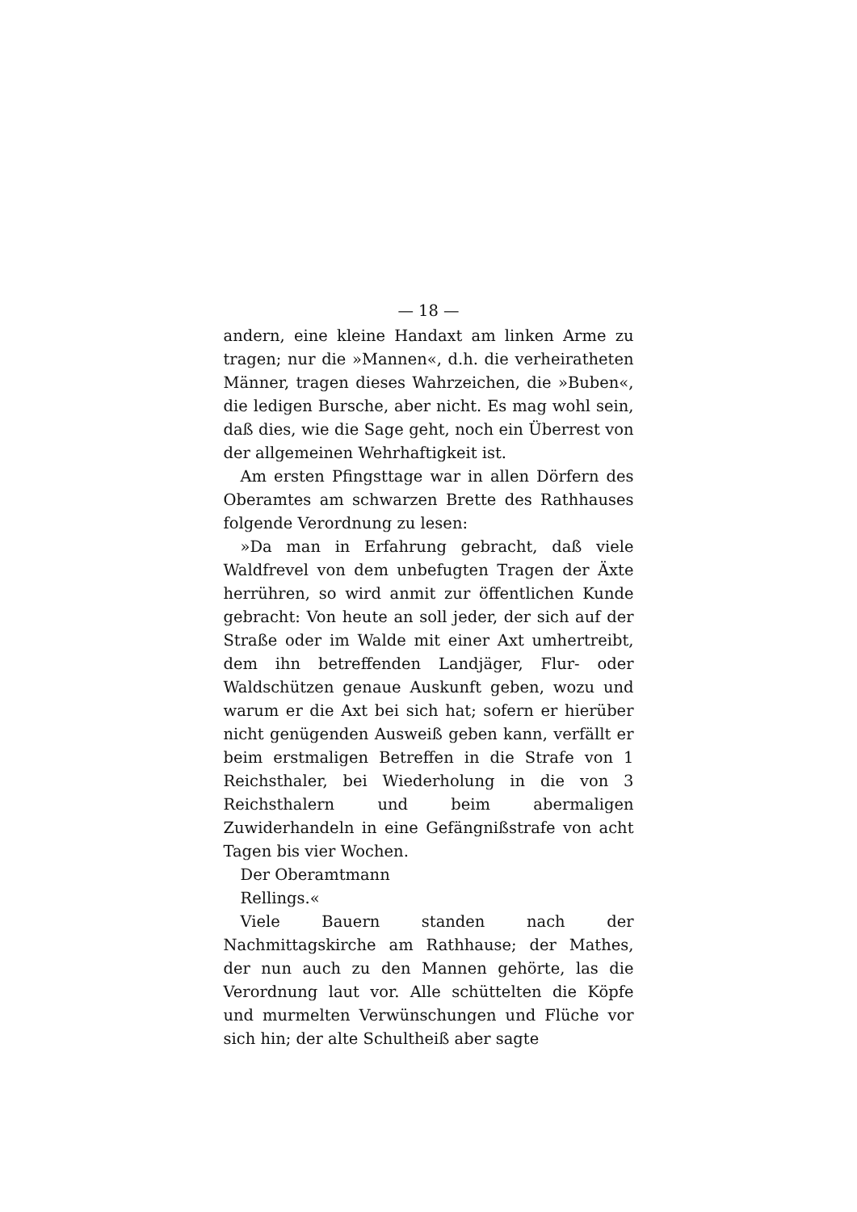— 18 —
andern, eine kleine Handaxt am linken Arme zu tragen; nur die »Mannen«, d.h. die verheiratheten Männer, tragen dieses Wahrzeichen, die »Buben«, die ledigen Bursche, aber nicht. Es mag wohl sein, daß dies, wie die Sage geht, noch ein Überrest von der allgemeinen Wehrhaftigkeit ist.
Am ersten Pfingsttage war in allen Dörfern des Oberamtes am schwarzen Brette des Rathhauses folgende Verordnung zu lesen:
»Da man in Erfahrung gebracht, daß viele Waldfrevel von dem unbefugten Tragen der Äxte herrühren, so wird anmit zur öffentlichen Kunde gebracht: Von heute an soll jeder, der sich auf der Straße oder im Walde mit einer Axt umhertreibt, dem ihn betreffenden Landjäger, Flur- oder Waldschützen genaue Auskunft geben, wozu und warum er die Axt bei sich hat; sofern er hierüber nicht genügenden Ausweiß geben kann, verfällt er beim erstmaligen Betreffen in die Strafe von 1 Reichsthaler, bei Wiederholung in die von 3 Reichsthalern und beim abermaligen Zuwiderhandeln in eine Gefängnißstrafe von acht Tagen bis vier Wochen.
Der Oberamtmann
Rellings.«
Viele Bauern standen nach der Nachmittagskirche am Rathhause; der Mathes, der nun auch zu den Mannen gehörte, las die Verordnung laut vor. Alle schüttelten die Köpfe und murmelten Verwünschungen und Flüche vor sich hin; der alte Schultheiß aber sagte